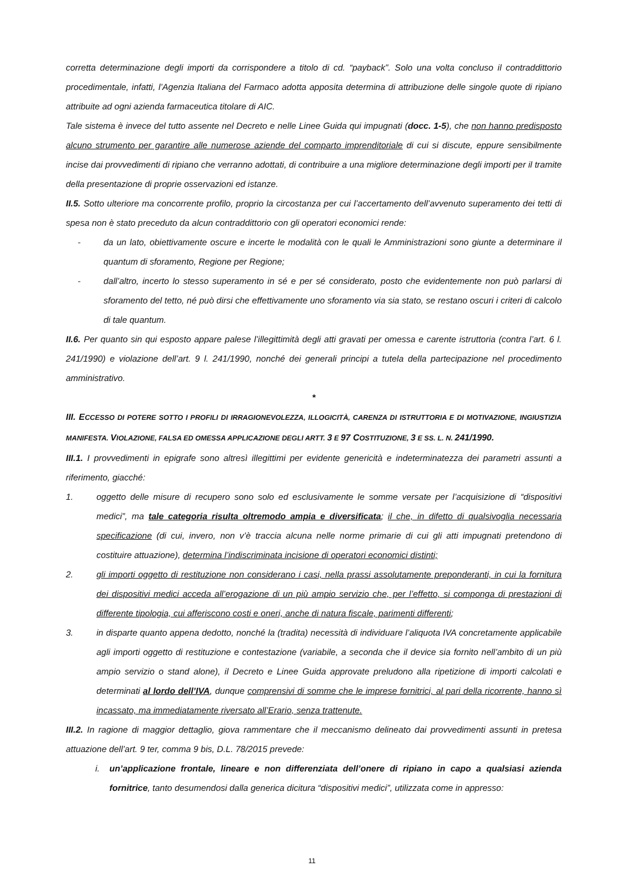corretta determinazione degli importi da corrispondere a titolo di cd. “payback”. Solo una volta concluso il contraddittorio procedimentale, infatti, l’Agenzia Italiana del Farmaco adotta apposita determina di attribuzione delle singole quote di ripiano attribuite ad ogni azienda farmaceutica titolare di AIC.
Tale sistema è invece del tutto assente nel Decreto e nelle Linee Guida qui impugnati (docc. 1-5), che non hanno predisposto alcuno strumento per garantire alle numerose aziende del comparto imprenditoriale di cui si discute, eppure sensibilmente incise dai provvedimenti di ripiano che verranno adottati, di contribuire a una migliore determinazione degli importi per il tramite della presentazione di proprie osservazioni ed istanze.
II.5. Sotto ulteriore ma concorrente profilo, proprio la circostanza per cui l’accertamento dell’avvenuto superamento dei tetti di spesa non è stato preceduto da alcun contraddittorio con gli operatori economici rende:
- da un lato, obiettivamente oscure e incerte le modalità con le quali le Amministrazioni sono giunte a determinare il quantum di sforamento, Regione per Regione;
- dall’altro, incerto lo stesso superamento in sé e per sé considerato, posto che evidentemente non può parlarsi di sforamento del tetto, né può dirsi che effettivamente uno sforamento via sia stato, se restano oscuri i criteri di calcolo di tale quantum.
II.6. Per quanto sin qui esposto appare palese l’illegittimità degli atti gravati per omessa e carente istruttoria (contra l’art. 6 l. 241/1990) e violazione dell’art. 9 l. 241/1990, nonché dei generali principi a tutela della partecipazione nel procedimento amministrativo.
*
III. ECCESSO DI POTERE SOTTO I PROFILI DI IRRAGIONEVOLEZZA, ILLOGICITÀ, CARENZA DI ISTRUTTORIA E DI MOTIVAZIONE, INGIUSTIZIA MANIFESTA. VIOLAZIONE, FALSA ED OMESSA APPLICAZIONE DEGLI ARTT. 3 E 97 COSTITUZIONE, 3 E SS. L. N. 241/1990.
III.1. I provvedimenti in epigrafe sono altresì illegittimi per evidente genericità e indeterminatezza dei parametri assunti a riferimento, giacché:
1. oggetto delle misure di recupero sono solo ed esclusivamente le somme versate per l’acquisizione di “dispositivi medici”, ma tale categoria risulta oltremodo ampia e diversificata; il che, in difetto di qualsivoglia necessaria specificazione (di cui, invero, non v’è traccia alcuna nelle norme primarie di cui gli atti impugnati pretendono di costituire attuazione), determina l’indiscriminata incisione di operatori economici distinti;
2. gli importi oggetto di restituzione non considerano i casi, nella prassi assolutamente preponderanti, in cui la fornitura dei dispositivi medici acceda all’erogazione di un più ampio servizio che, per l’effetto, si componga di prestazioni di differente tipologia, cui afferiscono costi e oneri, anche di natura fiscale, parimenti differenti;
3. in disparte quanto appena dedotto, nonché la (tradita) necessità di individuare l’aliquota IVA concretamente applicabile agli importi oggetto di restituzione e contestazione (variabile, a seconda che il device sia fornito nell’ambito di un più ampio servizio o stand alone), il Decreto e Linee Guida approvate preludono alla ripetizione di importi calcolati e determinati al lordo dell’IVA, dunque comprensivi di somme che le imprese fornitrici, al pari della ricorrente, hanno sì incassato, ma immediatamente riversato all’Erario, senza trattenute.
III.2. In ragione di maggior dettaglio, giova rammentare che il meccanismo delineato dai provvedimenti assunti in pretesa attuazione dell’art. 9 ter, comma 9 bis, D.L. 78/2015 prevede:
i. un’applicazione frontale, lineare e non differenziata dell’onere di ripiano in capo a qualsiasi azienda fornitrice, tanto desumendosi dalla generica dicitura “dispositivi medici”, utilizzata come in appresso:
11